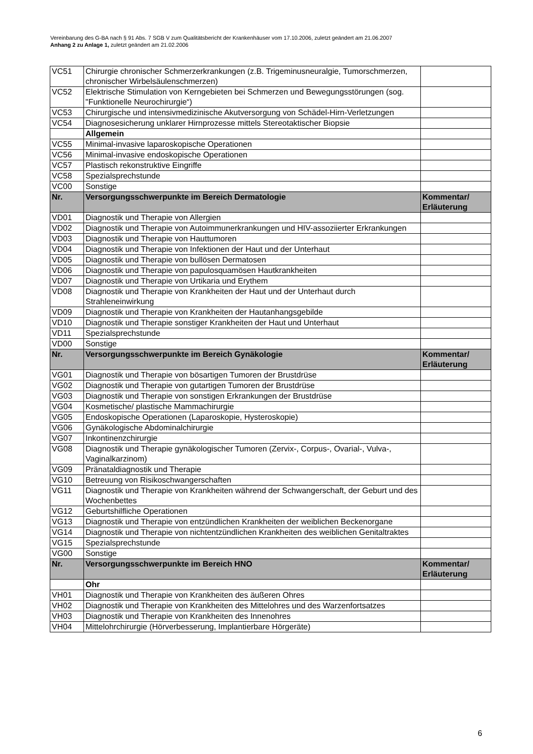Vereinbarung des G-BA nach § 91 Abs. 7 SGB V zum Qualitätsbericht der Krankenhäuser vom 17.10.2006, zuletzt geändert am 21.06.2007
Anhang 2 zu Anlage 1, zuletzt geändert am 21.02.2006
| VC51 | Chirurgie chronischer Schmerzerkrankungen (z.B. Trigeminusneuralgie, Tumorschmerzen, chronischer Wirbelsäulenschmerzen) | |
| VC52 | Elektrische Stimulation von Kerngebieten bei Schmerzen und Bewegungsstörungen (sog. "Funktionelle Neurochirurgie“) | |
| VC53 | Chirurgische und intensivmedizinische Akutversorgung von Schädel-Hirn-Verletzungen | |
| VC54 | Diagnosesicherung unklarer Hirnprozesse mittels Stereotaktischer Biopsie | |
| | Allgemein | |
| VC55 | Minimal-invasive laparoskopische Operationen | |
| VC56 | Minimal-invasive endoskopische Operationen | |
| VC57 | Plastisch rekonstruktive Eingriffe | |
| VC58 | Spezialsprechstunde | |
| VC00 | Sonstige | |
| Nr. | Versorgungsschwerpunkte im Bereich Dermatologie | Kommentar/ Erläuterung |
| VD01 | Diagnostik und Therapie von Allergien | |
| VD02 | Diagnostik und Therapie von Autoimmunerkrankungen und HIV-assoziierter Erkrankungen | |
| VD03 | Diagnostik und Therapie von Hauttumoren | |
| VD04 | Diagnostik und Therapie von Infektionen der Haut und der Unterhaut | |
| VD05 | Diagnostik und Therapie von bullösen Dermatosen | |
| VD06 | Diagnostik und Therapie von papulosquamösen Hautkrankheiten | |
| VD07 | Diagnostik und Therapie von Urtikaria und Erythem | |
| VD08 | Diagnostik und Therapie von Krankheiten der Haut und der Unterhaut durch Strahleneinwirkung | |
| VD09 | Diagnostik und Therapie von Krankheiten der Hautanhangsgebilde | |
| VD10 | Diagnostik und Therapie sonstiger Krankheiten der Haut und Unterhaut | |
| VD11 | Spezialsprechstunde | |
| VD00 | Sonstige | |
| Nr. | Versorgungsschwerpunkte im Bereich Gynäkologie | Kommentar/ Erläuterung |
| VG01 | Diagnostik und Therapie von bösartigen Tumoren der Brustdrüse | |
| VG02 | Diagnostik und Therapie von gutartigen Tumoren der Brustdrüse | |
| VG03 | Diagnostik und Therapie von sonstigen Erkrankungen der Brustdrüse | |
| VG04 | Kosmetische/ plastische Mammachirurgie | |
| VG05 | Endoskopische Operationen (Laparoskopie, Hysteroskopie) | |
| VG06 | Gynäkologische Abdominalchirurgie | |
| VG07 | Inkontinenzchirurgie | |
| VG08 | Diagnostik und Therapie gynäkologischer Tumoren (Zervix-, Corpus-, Ovarial-, Vulva-, Vaginalkarzinom) | |
| VG09 | Pränataldiagnostik und Therapie | |
| VG10 | Betreuung von Risikoschwangerschaften | |
| VG11 | Diagnostik und Therapie von Krankheiten während der Schwangerschaft, der Geburt und des Wochenbettes | |
| VG12 | Geburtshilfliche Operationen | |
| VG13 | Diagnostik und Therapie von entzündlichen Krankheiten der weiblichen Beckenorgane | |
| VG14 | Diagnostik und Therapie von nichtentzündlichen Krankheiten des weiblichen Genitaltraktes | |
| VG15 | Spezialsprechstunde | |
| VG00 | Sonstige | |
| Nr. | Versorgungsschwerpunkte im Bereich HNO | Kommentar/ Erläuterung |
| | Ohr | |
| VH01 | Diagnostik und Therapie von Krankheiten des äußeren Ohres | |
| VH02 | Diagnostik und Therapie von Krankheiten des Mittelohres und des Warzenfortsatzes | |
| VH03 | Diagnostik und Therapie von Krankheiten des Innenohres | |
| VH04 | Mittelohrchirurgie (Hörverbesserung, Implantierbare Hörgeräte) | |
6